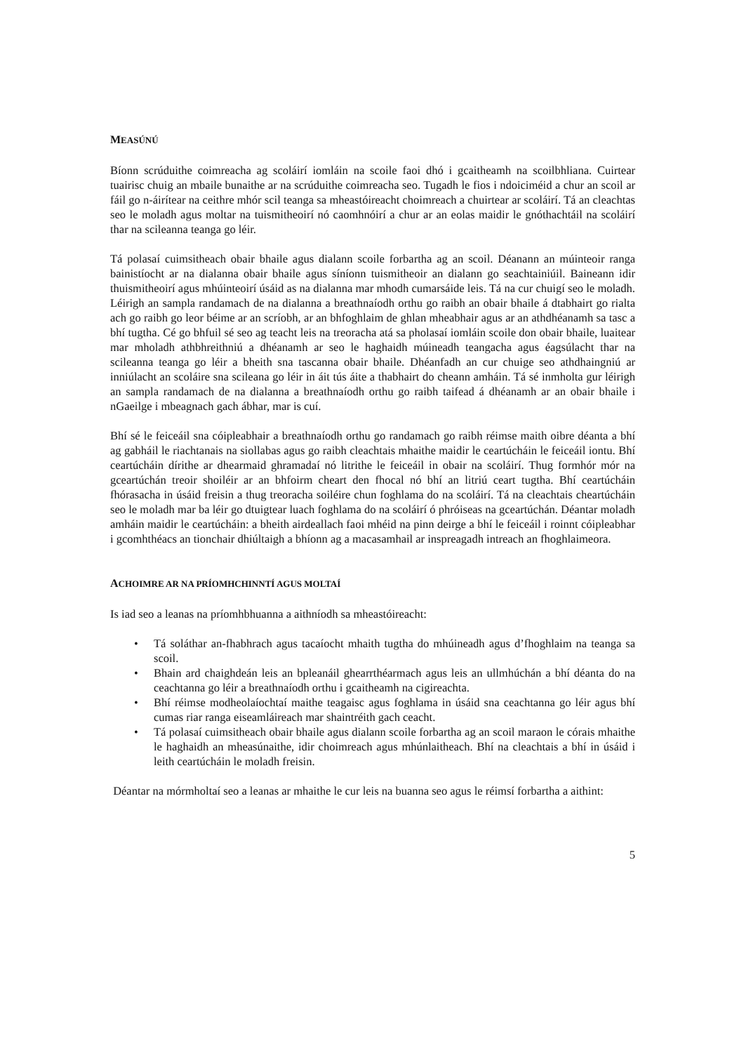MEASÚNÚ
Bíonn scrúduithe coimreacha ag scoláirí iomláin na scoile faoi dhó i gcaitheamh na scoilbhliana. Cuirtear tuairisc chuig an mbaile bunaithe ar na scrúduithe coimreacha seo. Tugadh le fios i ndoiciméid a chur an scoil ar fáil go n-áirítear na ceithre mhór scil teanga sa mheastóireacht choimreach a chuirtear ar scoláirí. Tá an cleachtas seo le moladh agus moltar na tuismitheoirí nó caomhnóirí a chur ar an eolas maidir le gnóthachtáil na scoláirí thar na scileanna teanga go léir.
Tá polasaí cuimsitheach obair bhaile agus dialann scoile forbartha ag an scoil. Déanann an múinteoir ranga bainistíocht ar na dialanna obair bhaile agus síníonn tuismitheoir an dialann go seachtainiúil. Baineann idir thuismitheoirí agus mhúinteoirí úsáid as na dialanna mar mhodh cumarsáide leis. Tá na cur chuigí seo le moladh. Léirigh an sampla randamach de na dialanna a breathnaíodh orthu go raibh an obair bhaile á dtabhairt go rialta ach go raibh go leor béime ar an scríobh, ar an bhfoghlaim de ghlan mheabhair agus ar an athdhéanamh sa tasc a bhí tugtha. Cé go bhfuil sé seo ag teacht leis na treoracha atá sa pholasaí iomláin scoile don obair bhaile, luaitear mar mholadh athbhreithniú a dhéanamh ar seo le haghaidh múineadh teangacha agus éagsúlacht thar na scileanna teanga go léir a bheith sna tascanna obair bhaile. Dhéanfadh an cur chuige seo athdhaingniú ar inniúlacht an scoláire sna scileana go léir in áit tús áite a thabhairt do cheann amháin. Tá sé inmholta gur léirigh an sampla randamach de na dialanna a breathnaíodh orthu go raibh taifead á dhéanamh ar an obair bhaile i nGaeilge i mbeagnach gach ábhar, mar is cuí.
Bhí sé le feiceáil sna cóipleabhair a breathnaíodh orthu go randamach go raibh réimse maith oibre déanta a bhí ag gabháil le riachtanais na siollabas agus go raibh cleachtais mhaithe maidir le ceartúcháin le feiceáil iontu. Bhí ceartúcháin dírithe ar dhearmaid ghramadaí nó litrithe le feiceáil in obair na scoláirí. Thug formhór mór na gceartúchán treoir shoiléir ar an bhfoirm cheart den fhocal nó bhí an litriú ceart tugtha. Bhí ceartúcháin fhórasacha in úsáid freisin a thug treoracha soiléire chun foghlama do na scoláirí. Tá na cleachtais cheartúcháin seo le moladh mar ba léir go dtuigtear luach foghlama do na scoláirí ó phróiseas na gceartúchán. Déantar moladh amháin maidir le ceartúcháin: a bheith airdeallach faoi mhéid na pinn deirge a bhí le feiceáil i roinnt cóipleabhar i gcomhthéacs an tionchair dhiúltaigh a bhíonn ag a macasamhail ar inspreagadh intreach an fhoghlaimeora.
ACHOIMRE AR NA PRÍOMHCHINNTÍ AGUS MOLTAÍ
Is iad seo a leanas na príomhbhuanna a aithníodh sa mheastóireacht:
• Tá soláthar an-fhabhrach agus tacaíocht mhaith tugtha do mhúineadh agus d’fhoghlaim na teanga sa scoil.
• Bhain ard chaighdeán leis an bpleanáil ghearrthéarmach agus leis an ullmhúchán a bhí déanta do na ceachtanna go léir a breathnaíodh orthu i gcaitheamh na cigireachta.
• Bhí réimse modheolaíochtaí maithe teagaisc agus foghlama in úsáid sna ceachtanna go léir agus bhí cumas riar ranga eiseamláireach mar shaintréith gach ceacht.
• Tá polasaí cuimsitheach obair bhaile agus dialann scoile forbartha ag an scoil maraon le córais mhaithe le haghaidh an mheasúnaithe, idir choimreach agus mhúnlaitheach. Bhí na cleachtais a bhí in úsáid i leith ceartúcháin le moladh freisin.
Déantar na mórmholtaí seo a leanas ar mhaithe le cur leis na buanna seo agus le réimsí forbartha a aithint:
5